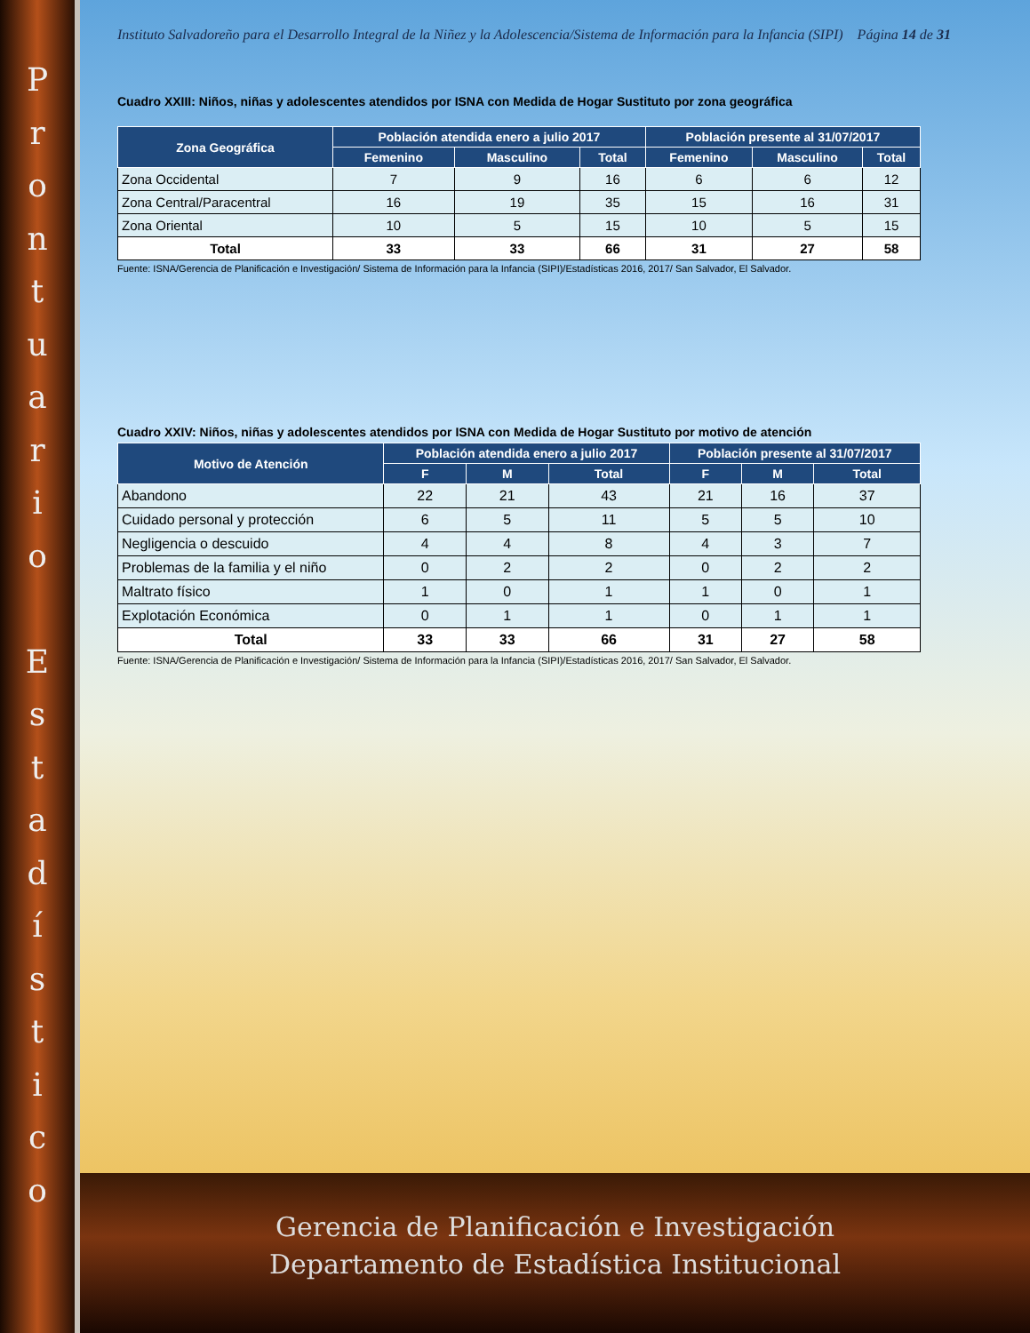P
r
o
n
t
u
a
r
i
o
E
s
t
a
d
í
s
t
i
c
o
Instituto Salvadoreño para el Desarrollo Integral de la Niñez y la Adolescencia/Sistema de Información para la Infancia (SIPI) Página 14 de 31
Cuadro XXIII: Niños, niñas y adolescentes atendidos por ISNA con Medida de Hogar Sustituto por zona geográfica
| Zona Geográfica | Población atendida enero a julio 2017 | | | Población presente al 31/07/2017 | | |
| --- | --- | --- | --- | --- | --- | --- |
| | Femenino | Masculino | Total | Femenino | Masculino | Total |
| Zona Occidental | 7 | 9 | 16 | 6 | 6 | 12 |
| Zona Central/Paracentral | 16 | 19 | 35 | 15 | 16 | 31 |
| Zona Oriental | 10 | 5 | 15 | 10 | 5 | 15 |
| Total | 33 | 33 | 66 | 31 | 27 | 58 |
Fuente: ISNA/Gerencia de Planificación e Investigación/ Sistema de Información para la Infancia (SIPI)/Estadísticas 2016, 2017/ San Salvador, El Salvador.
Cuadro XXIV: Niños, niñas y adolescentes atendidos por ISNA con Medida de Hogar Sustituto por motivo de atención
| Motivo de Atención | Población atendida enero a julio 2017 | | | Población presente al 31/07/2017 | | |
| --- | --- | --- | --- | --- | --- | --- |
| | F | M | Total | F | M | Total |
| Abandono | 22 | 21 | 43 | 21 | 16 | 37 |
| Cuidado personal y protección | 6 | 5 | 11 | 5 | 5 | 10 |
| Negligencia o descuido | 4 | 4 | 8 | 4 | 3 | 7 |
| Problemas de la familia y el niño | 0 | 2 | 2 | 0 | 2 | 2 |
| Maltrato físico | 1 | 0 | 1 | 1 | 0 | 1 |
| Explotación Económica | 0 | 1 | 1 | 0 | 1 | 1 |
| Total | 33 | 33 | 66 | 31 | 27 | 58 |
Fuente: ISNA/Gerencia de Planificación e Investigación/ Sistema de Información para la Infancia (SIPI)/Estadísticas 2016, 2017/ San Salvador, El Salvador.
Gerencia de Planificación e Investigación
Departamento de Estadística Institucional